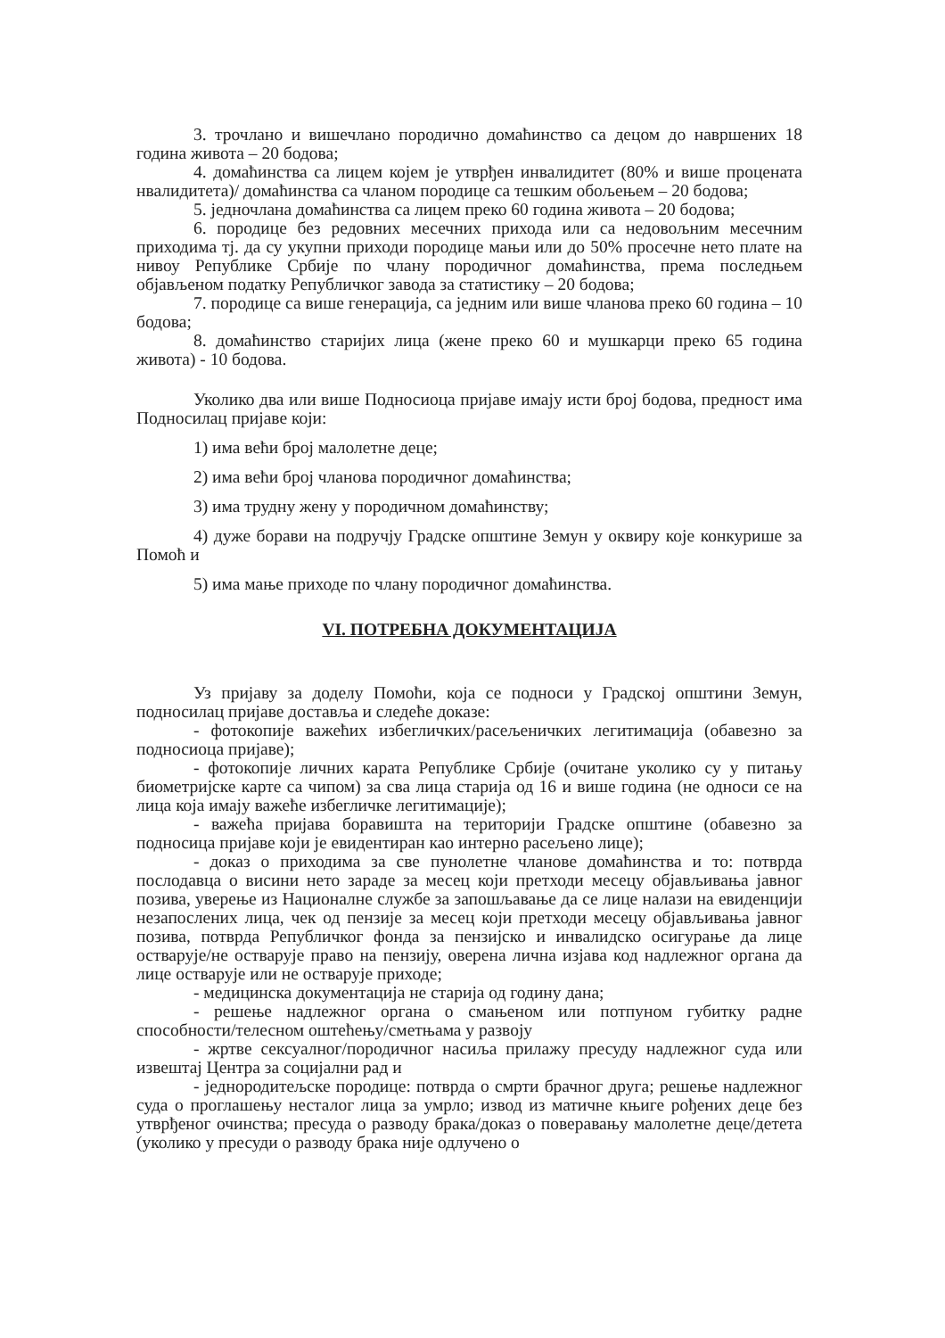3. трочлано и вишечлано породично домаћинство са децом до навршених 18 година живота – 20 бодова;
4. домаћинства са лицем којем је утврђен инвалидитет (80% и више процената нвалидитета)/ домаћинства са чланом породице са тешким обољењем – 20 бодова;
5. једночлана домаћинства са лицем преко 60 година живота – 20 бодова;
6. породице без редовних месечних прихода или са недовољним месечним приходима тј. да су укупни приходи породице мањи или до 50% просечне нето плате на нивоу Републике Србије по члану породичног домаћинства, према последњем објављеном податку Републичког завода за статистику – 20 бодова;
7. породице са више генерација, са једним или више чланова преко 60 година – 10 бодова;
8. домаћинство старијих лица (жене преко 60 и мушкарци преко 65 година живота) - 10 бодова.
Уколико два или више Подносиоца пријаве имају исти број бодова, предност има Подносилац пријаве који:
1) има већи број малолетне деце;
2) има већи број чланова породичног домаћинства;
3) има трудну жену у породичном домаћинству;
4) дуже борави на подручју Градске општине Земун у оквиру које конкурише за Помоћ и
5) има мање приходе по члану породичног домаћинства.
VI. ПОТРЕБНА ДОКУМЕНТАЦИЈА
Уз пријаву за доделу Помоћи, која се подноси у Градској општини Земун, подносилац пријаве доставља и следеће доказе:
- фотокопије важећих избегличких/расељеничких легитимација (обавезно за подносиоца пријаве);
- фотокопије личних карата Републике Србије (очитане уколико су у питању биометријске карте са чипом) за сва лица старија од 16 и више година (не односи се на лица која имају важеће избегличке легитимације);
- важећа пријава боравишта на територији Градске општине (обавезно за подносица пријаве који је евидентиран као интерно расељено лице);
- доказ о приходима за све пунолетне чланове домаћинства и то: потврда послодавца о висини нето зараде за месец који претходи месецу објављивања јавног позива, уверење из Националне службе за запошљавање да се лице налази на евиденцији незапослених лица, чек од пензије за месец који претходи месецу објављивања јавног позива, потврда Републичког фонда за пензијско и инвалидско осигурање да лице остварује/не остварује право на пензију, оверена лична изјава код надлежног органа да лице остварује или не остварује приходе;
- медицинска документација не старија од годину дана;
- решење надлежног органа о смањеном или потпуном губитку радне способности/телесном оштећењу/сметњама у развоју
- жртве сексуалног/породичног насиља прилажу пресуду надлежног суда или извештај Центра за социјални рад и
- једнородитељске породице: потврда о смрти брачног друга; решење надлежног суда о проглашењу несталог лица за умрло; извод из матичне књиге рођених деце без утврђеног очинства; пресуда о разводу брака/доказ о поверавању малолетне деце/детета (уколико у пресуди о разводу брака није одлучено о